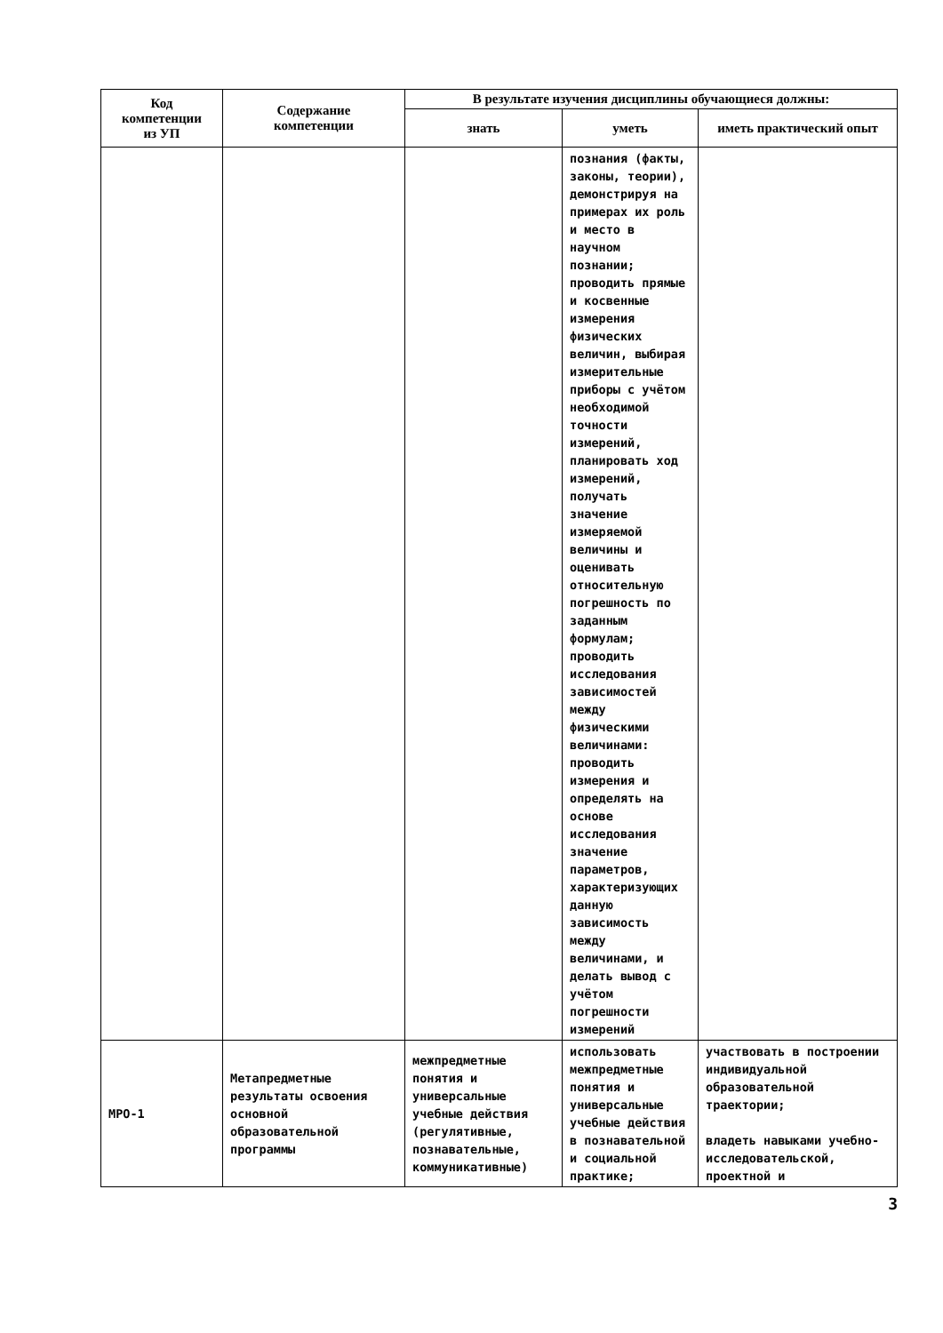| Код компетенции из УП | Содержание компетенции | В результате изучения дисциплины обучающиеся должны: | | |
| --- | --- | --- | --- | --- |
| | | знать | уметь | иметь практический опыт |
| | | | познания (факты, законы, теории), демонстрируя на примерах их роль и место в научном познании; проводить прямые и косвенные измерения физических величин, выбирая измерительные приборы с учётом необходимой точности измерений, планировать ход измерений, получать значение измеряемой величины и оценивать относительную погрешность по заданным формулам; проводить исследования зависимостей между физическими величинами: проводить измерения и определять на основе исследования значение параметров, характеризующих данную зависимость между величинами, и делать вывод с учётом погрешности измерений | |
| МРО-1 | Метапредметные результаты освоения основной образовательной программы | межпредметные понятия и универсальные учебные действия (регулятивные, познавательные, коммуникативные) | использовать межпредметные понятия и универсальные учебные действия в познавательной и социальной практике; | участвовать в построении индивидуальной образовательной траектории; владеть навыками учебно-исследовательской, проектной и |
3